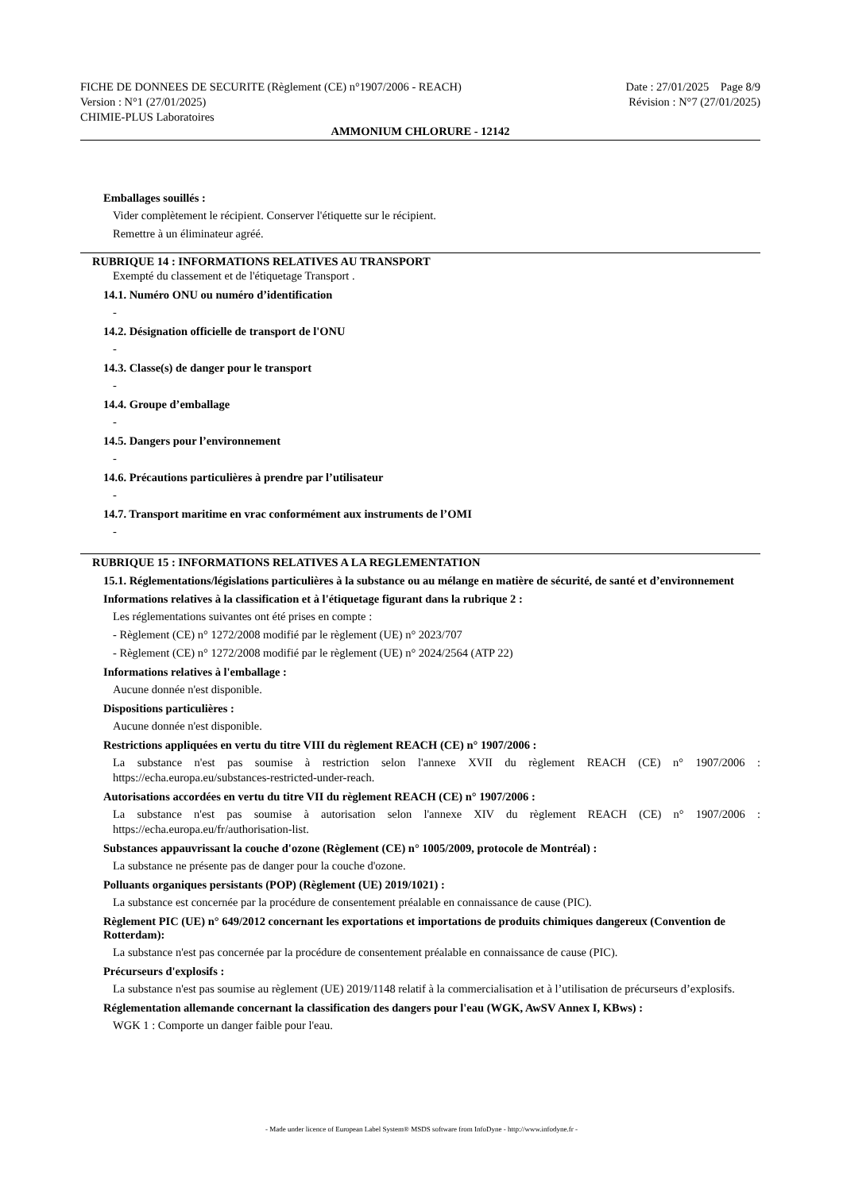FICHE DE DONNEES DE SECURITE (Règlement (CE) n°1907/2006 - REACH)
Version : N°1 (27/01/2025)
CHIMIE-PLUS Laboratoires
Date : 27/01/2025 Page 8/9
Révision : N°7 (27/01/2025)
AMMONIUM CHLORURE - 12142
Emballages souillés :
Vider complètement le récipient. Conserver l'étiquette sur le récipient.
Remettre à un éliminateur agréé.
RUBRIQUE 14 : INFORMATIONS RELATIVES AU TRANSPORT
Exempté du classement et de l'étiquetage Transport .
14.1. Numéro ONU ou numéro d’identification
-
14.2. Désignation officielle de transport de l'ONU
-
14.3. Classe(s) de danger pour le transport
-
14.4. Groupe d’emballage
-
14.5. Dangers pour l’environnement
-
14.6. Précautions particulières à prendre par l’utilisateur
-
14.7. Transport maritime en vrac conformément aux instruments de l’OMI
-
RUBRIQUE 15 : INFORMATIONS RELATIVES A LA REGLEMENTATION
15.1. Réglementations/législations particulières à la substance ou au mélange en matière de sécurité, de santé et d’environnement
Informations relatives à la classification et à l'étiquetage figurant dans la rubrique 2 :
Les réglementations suivantes ont été prises en compte :
- Règlement (CE) n° 1272/2008 modifié par le règlement (UE) n° 2023/707
- Règlement (CE) n° 1272/2008 modifié par le règlement (UE) n° 2024/2564 (ATP 22)
Informations relatives à l'emballage :
Aucune donnée n'est disponible.
Dispositions particulières :
Aucune donnée n'est disponible.
Restrictions appliquées en vertu du titre VIII du règlement REACH (CE) n° 1907/2006 :
La substance n'est pas soumise à restriction selon l'annexe XVII du règlement REACH (CE) n° 1907/2006 : https://echa.europa.eu/substances-restricted-under-reach.
Autorisations accordées en vertu du titre VII du règlement REACH (CE) n° 1907/2006 :
La substance n'est pas soumise à autorisation selon l'annexe XIV du règlement REACH (CE) n° 1907/2006 : https://echa.europa.eu/fr/authorisation-list.
Substances appauvrissant la couche d'ozone (Règlement (CE) n° 1005/2009, protocole de Montréal) :
La substance ne présente pas de danger pour la couche d'ozone.
Polluants organiques persistants (POP) (Règlement (UE) 2019/1021) :
La substance est concernée par la procédure de consentement préalable en connaissance de cause (PIC).
Règlement PIC (UE) n° 649/2012 concernant les exportations et importations de produits chimiques dangereux (Convention de Rotterdam):
La substance n'est pas concernée par la procédure de consentement préalable en connaissance de cause (PIC).
Précurseurs d'explosifs :
La substance n'est pas soumise au règlement (UE) 2019/1148 relatif à la commercialisation et à l’utilisation de précurseurs d’explosifs.
Réglementation allemande concernant la classification des dangers pour l'eau (WGK, AwSV Annex I, KBws) :
WGK 1 : Comporte un danger faible pour l'eau.
- Made under licence of European Label System® MSDS software from InfoDyne - http://www.infodyne.fr -